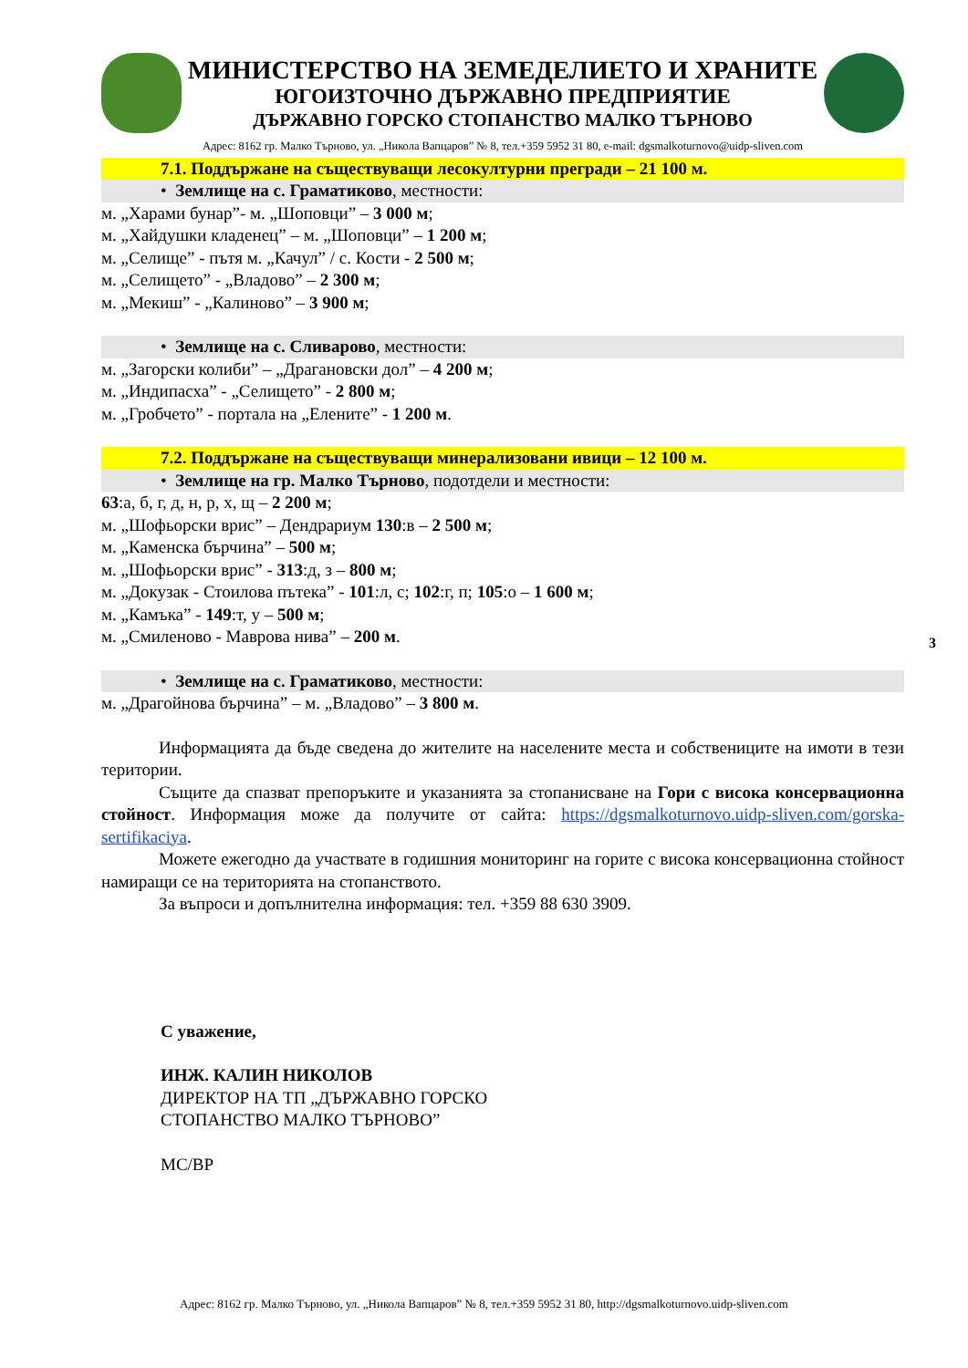МИНИСТЕРСТВО НА ЗЕМЕДЕЛИЕТО И ХРАНИТЕ
ЮГОИЗТОЧНО ДЪРЖАВНО ПРЕДПРИЯТИЕ
ДЪРЖАВНО ГОРСКО СТОПАНСТВО МАЛКО ТЪРНОВО
Адрес: 8162 гр. Малко Търново, ул. „Никола Вапцаров” № 8, тел.+359 5952 31 80, e-mail: dgsmalkoturnovo@uidp-sliven.com
7.1. Поддържане на съществуващи лесокултурни прегради – 21 100 м.
• Землище на с. Граматиково, местности:
м. „Харами бунар”- м. „Шоповци” – 3 000 м;
м. „Хайдушки кладенец” – м. „Шоповци” – 1 200 м;
м. „Селище” - пътя м. „Качул” / с. Кости - 2 500 м;
м. „Селището” - „Владово” – 2 300 м;
м. „Мекиш” - „Калиново” – 3 900 м;
• Землище на с. Сливарово, местности:
м. „Загорски колиби” – „Драгановски дол” – 4 200 м;
м. „Индипасха” - „Селището” - 2 800 м;
м. „Гробчето” - портала на „Елените” - 1 200 м.
7.2. Поддържане на съществуващи минерализовани ивици – 12 100 м.
• Землище на гр. Малко Търново, подотдели и местности:
63:а, б, г, д, н, р, х, щ – 2 200 м;
м. „Шофьорски врис” – Дендрариум 130:в – 2 500 м;
м. „Каменска бърчина” – 500 м;
м. „Шофьорски врис” - 313:д, з – 800 м;
м. „Докузак - Стоилова пътека” - 101:л, с; 102:г, п; 105:о – 1 600 м;
м. „Камъка” - 149:т, у – 500 м;
м. „Смиленово - Маврова нива” – 200 м.
• Землище на с. Граматиково, местности:
м. „Драгойнова бърчина” – м. „Владово” – 3 800 м.
Информацията да бъде сведена до жителите на населените места и собствениците на имоти в тези територии.
Същите да спазват препоръките и указанията за стопанисване на Гори с висока консервационна стойност. Информация може да получите от сайта: https://dgsmalkoturnovo.uidp-sliven.com/gorska-sertifikaciya.
Можете ежегодно да участвате в годишния мониторинг на горите с висока консервационна стойност намиращи се на територията на стопанството.
За въпроси и допълнителна информация: тел. +359 88 630 3909.
С уважение,
ИНЖ. КАЛИН НИКОЛОВ
ДИРЕКТОР НА ТП „ДЪРЖАВНО ГОРСКО
СТОПАНСТВО МАЛКО ТЪРНОВО”
МС/ВР
3
Адрес: 8162 гр. Малко Търново, ул. „Никола Вапцаров” № 8, тел.+359 5952 31 80, http://dgsmalkoturnovo.uidp-sliven.com